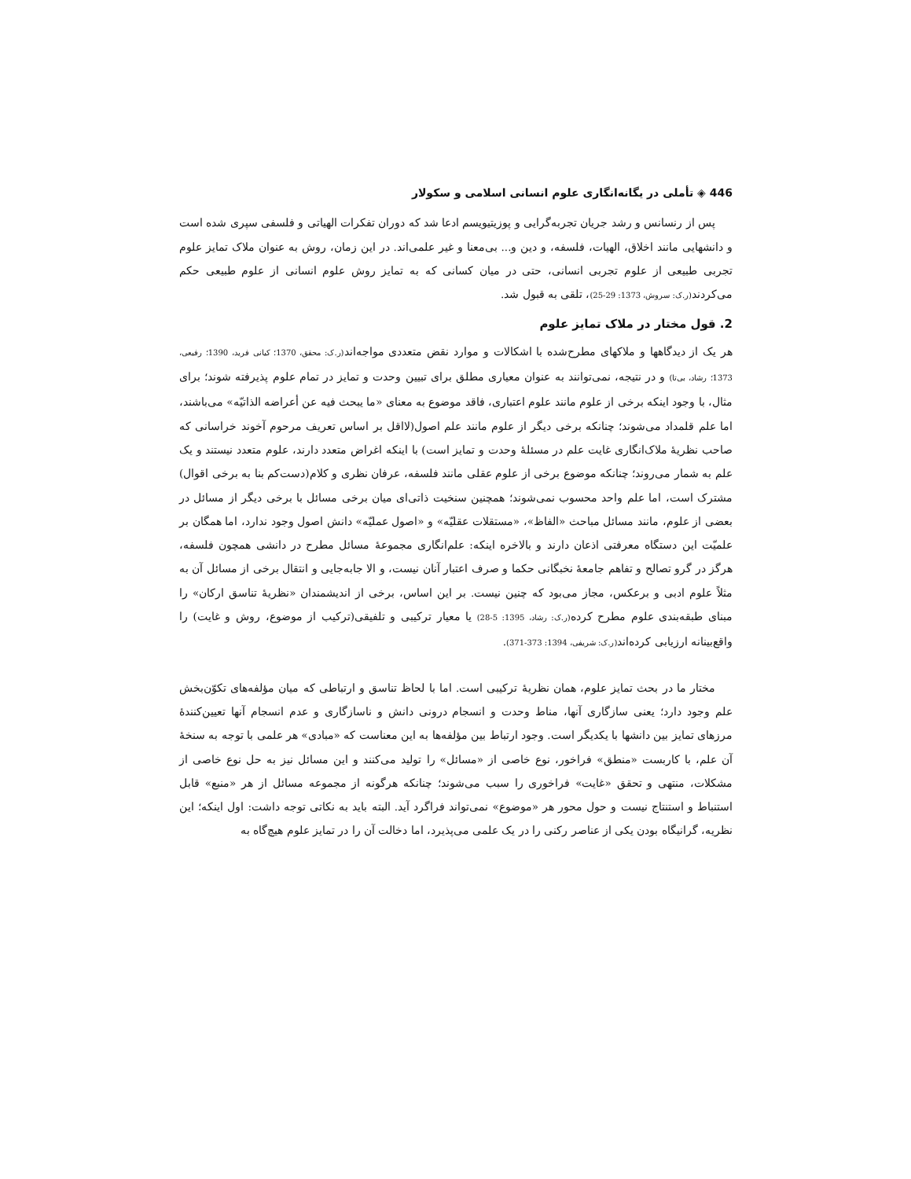446 ◈ تأملی در یگانه‌انگاری علوم انسانی اسلامی و سکولار
پس از رنسانس و رشد جریان تجربه‌گرایی و پوزیتیویسم ادعا شد که دوران تفکرات الهیاتی و فلسفی سپری شده است و دانشهایی مانند اخلاق، الهیات، فلسفه، و دین و... بی‌معنا و غیر علمی‌اند. در این زمان، روش به عنوان ملاک تمایز علوم تجربی طبیعی از علوم تجربی انسانی، حتی در میان کسانی که به تمایز روش علوم انسانی از علوم طبیعی حکم می‌کردند(ر.ک: سروش، 1373: 29-25)، تلقی به قبول شد.
2. قول مختار در ملاک تمایز علوم
هر یک از دیدگاهها و ملاکهای مطرح‌شده با اشکالات و موارد نقض متعددی مواجه‌اند(ر.ک: محقق، 1370؛ کیانی فرید، 1390؛ رفیعی، 1373؛ رشاد، بی‌تا) و در نتیجه، نمی‌توانند به عنوان معیاری مطلق برای تبیین وحدت و تمایز در تمام علوم پذیرفته شوند؛ برای مثال، با وجود اینکه برخی از علوم مانند علوم اعتباری، فاقد موضوع به معنای «ما یبحث فیه عن أعراضه الذاتیّه» می‌باشند، اما علم قلمداد می‌شوند؛ چنانکه برخی دیگر از علوم مانند علم اصول(لااقل بر اساس تعریف مرحوم آخوند خراسانی که صاحب نظریهٔ ملاک‌انگاری غایت علم در مسئلهٔ وحدت و تمایز است) با اینکه اغراض متعدد دارند، علوم متعدد نیستند و یک علم به شمار می‌روند؛ چنانکه موضوع برخی از علوم عقلی مانند فلسفه، عرفان نظری و کلام(دست‌کم بنا به برخی اقوال) مشترک است، اما علم واحد محسوب نمی‌شوند؛ همچنین سنخیت ذاتی‌ای میان برخی مسائل با برخی دیگر از مسائل در بعضی از علوم، مانند مسائل مباحث «الفاظ»، «مستقلات عقلیّه» و «اصول عملیّه» دانش اصول وجود ندارد، اما همگان بر علمیّت این دستگاه معرفتی اذعان دارند و بالاخره اینکه: علم‌انگاری مجموعهٔ مسائل مطرح در دانشی همچون فلسفه، هرگز در گرو تصالح و تفاهم جامعهٔ نخبگانی حکما و صرف اعتبار آنان نیست، و الا جابه‌جایی و انتقال برخی از مسائل آن به مثلاً علوم ادبی و برعکس، مجاز می‌بود که چنین نیست. بر این اساس، برخی از اندیشمندان «نظریهٔ تناسق ارکان» را مبنای طبقه‌بندی علوم مطرح کرده(ر.ک: رشاد، 1395: 5-28) یا معیار ترکیبی و تلفیقی(ترکیب از موضوع، روش و غایت) را واقع‌بینانه ارزیابی کرده‌اند(ر.ک: شریفی، 1394: 373-371).
مختار ما در بحث تمایز علوم، همان نظریهٔ ترکیبی است. اما با لحاظ تناسق و ارتباطی که میان مؤلفه‌های تکوّن‌بخش علم وجود دارد؛ یعنی سازگاری آنها، مناط وحدت و انسجام درونی دانش و ناسازگاری و عدم انسجام آنها تعیین‌کنندهٔ مرزهای تمایز بین دانشها با یکدیگر است. وجود ارتباط بین مؤلفه‌ها به این معناست که «مبادی» هر علمی با توجه به سنخهٔ آن علم، با کاربست «منطق» فراخور، نوع خاصی از «مسائل» را تولید می‌کنند و این مسائل نیز به حل نوع خاصی از مشکلات، منتهی و تحقق «غایت» فراخوری را سبب می‌شوند؛ چنانکه هرگونه از مجموعه مسائل از هر «منبع» قابل استنباط و استنتاج نیست و حول محور هر «موضوع» نمی‌تواند فراگرد آید. البته باید به نکاتی توجه داشت: اول اینکه؛ این نظریه، گرانیگاه بودن یکی از عناصر رکنی را در یک علمی می‌پذیرد، اما دخالت آن را در تمایز علوم هیچ‌گاه به